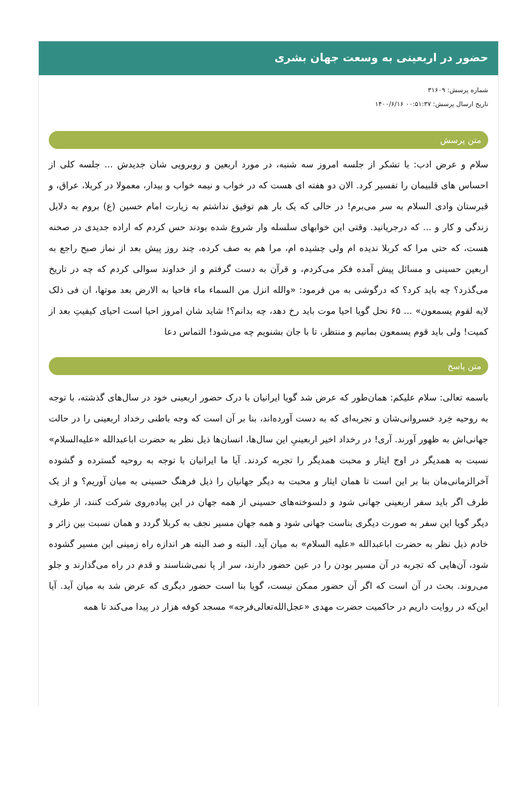حضور در اربعینی به وسعت جهان بشری
شماره پرسش: ۳۱۶۰۹
تاریخ ارسال پرسش: ۰۰:۵۱:۳۷ ۱۴۰۰/۶/۱۶
متن پرسش
سلام و عرض ادب: با تشکر از جلسه امروز سه شنبه، در مورد اربعین و روبرویی شان جدیدش ... جلسه کلی از احساس های قلبیمان را تفسیر کرد. الان دو هفته ای هست که در خواب و نیمه خواب و بیدار، معمولا در کربلا، عراق، و قبرستان وادی السلام به سر می‌برم! در حالی که یک بار هم توفیق نداشتم به زیارت امام حسین (ع) بروم به دلایل زندگی و کار و ... که درجریانید. وقتی این خوابهای سلسله وار شروع شده بودند حس کردم که اراده جدیدی در صحنه هست، که حتی مرا که کربلا ندیده ام ولی چشیده ام، مرا هم به صف کرده، چند روز پیش بعد از نماز صبح راجع به اربعین حسینی و مسائل پیش آمده فکر می‌کردم، و قرآن به دست گرفتم و از خداوند سوالی کردم که چه در تاریخ می‌گذرد؟ چه باید کرد؟ که درگوشی به من فرمود: «والله انزل من السماء ماء فاحیا به الارض بعد موتها، ان فی ذلک لایه لقوم یسمعون» ... ۶۵ نحل گویا احیا موت باید رخ دهد، چه بدانم؟! شاید شان امروز احیا است احیای کیفیتِ بعد از کمیت! ولی باید قوم یسمعون بمانیم و منتظر، تا با جان بشنویم چه می‌شود! التماس دعا
متن پاسخ
باسمه تعالی: سلام علیکم: همان‌طور که عرض شد گویا ایرانیان با درک حضور اربعینی خود در سال‌های گذشته، با توجه به روحیه خِرد خسروانی‌شان و تجربه‌ای که به دست آورده‌اند، بنا بر آن است که وجه باطنی رخداد اربعینی را در حالت جهانی‌اش به ظهور آورند. آری! در رخداد اخیر اربعینیِ این سال‌ها، انسان‌ها ذیل نظر به حضرت اباعبدالله «علیه‌السلام» نسبت به همدیگر در اوج ایثار و محبت همدیگر را تجربه کردند. آیا ما ایرانیان با توجه به روحیه گسترده و گشوده آخرالزمانی‌مان بنا بر این است تا همان ایثار و محبت به دیگر جهانیان را ذیل فرهنگ حسینی به میان آوریم؟ و از یک طرف اگر باید سفر اربعینی جهانی شود و دلسوخته‌های حسینی از همه جهان در این پیاده‌روی شرکت کنند، از طرف دیگر گویا این سفر به صورت دیگری بناست جهانی شود و همه جهان مسیر نجف به کربلا گردد و همان نسبت بین زائر و خادم ذیل نظر به حضرت اباعبدالله «علیه السلام» به میان آید. البته و صد البته هر اندازه راه زمینی این مسیر گشوده شود، آن‌هایی که تجربه در آن مسیر بودن را در عین حضور دارند، سر از پا نمی‌شناسند و قدم در راه می‌گذارند و جلو می‌روند. بحث در آن است که اگر آن حضور ممکن نیست، گویا بنا است حضور دیگری که عرض شد به میان آید. آیا این‌که در روایت داریم در حاکمیت حضرت مهدی «عجل‌الله‌تعالی‌فرجه» مسجد کوفه هزار در پیدا می‌کند تا همه